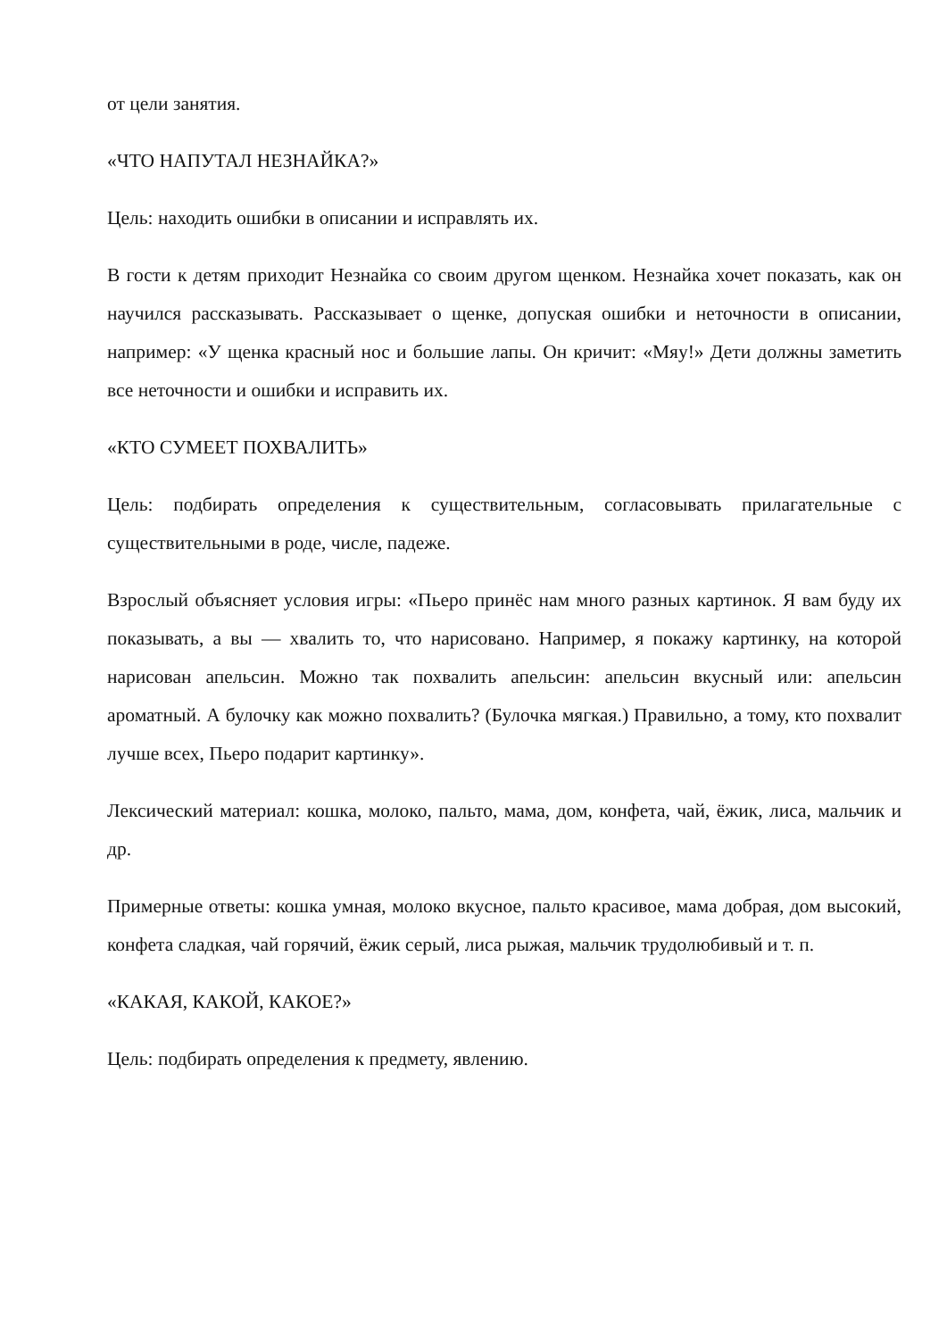от цели занятия.
«ЧТО НАПУТАЛ НЕЗНАЙКА?»
Цель: находить ошибки в описании и исправлять их.
В гости к детям приходит Незнайка со своим другом щенком. Незнайка хочет показать, как он научился рассказывать. Рассказывает о щенке, допуская ошибки и неточности в описании, например: «У щенка красный нос и большие лапы. Он кричит: «Мяу!» Дети должны заметить все неточности и ошибки и исправить их.
«КТО СУМЕЕТ ПОХВАЛИТЬ»
Цель: подбирать определения к существительным, согласовывать прилагательные с существительными в роде, числе, падеже.
Взрослый объясняет условия игры: «Пьеро принёс нам много разных картинок. Я вам буду их показывать, а вы — хвалить то, что нарисовано. Например, я покажу картинку, на которой нарисован апельсин. Можно так похвалить апельсин: апельсин вкусный или: апельсин ароматный. А булочку как можно похвалить? (Булочка мягкая.) Правильно, а тому, кто похвалит лучше всех, Пьеро подарит картинку».
Лексический материал: кошка, молоко, пальто, мама, дом, конфета, чай, ёжик, лиса, мальчик и др.
Примерные ответы: кошка умная, молоко вкусное, пальто красивое, мама добрая, дом высокий, конфета сладкая, чай горячий, ёжик серый, лиса рыжая, мальчик трудолюбивый и т. п.
«КАКАЯ, КАКОЙ, КАКОЕ?»
Цель: подбирать определения к предмету, явлению.